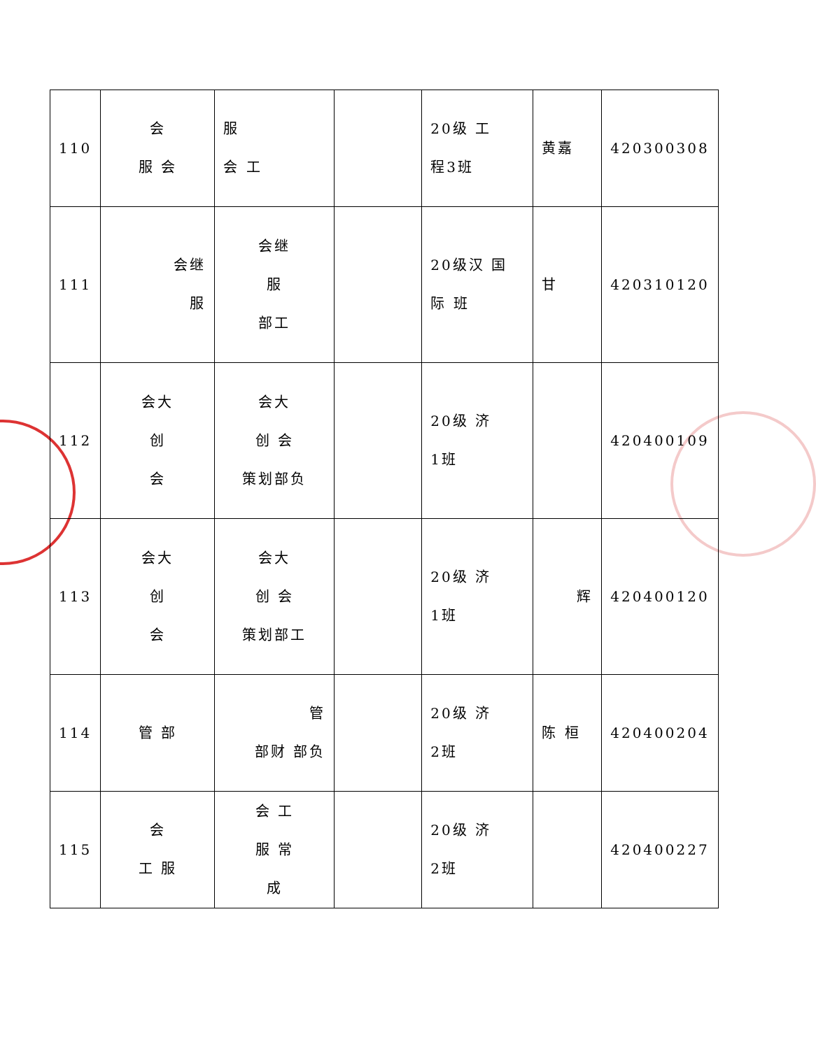| 110 | 会 服 会 | 服 会 工 | | 20级 工 程3班 | 黄嘉 | 420300308 |
| 111 | 会继 服 | 会继 服 部工 | | 20级汉 国 际 班 | 甘 | 420310120 |
| 112 | 会大 创 会 | 会大 创 会 策划部负 | | 20级 济 1班 | | 420400109 |
| 113 | 会大 创 会 | 会大 创 会 策划部工 | | 20级 济 1班 | 辉 | 420400120 |
| 114 | 管 部 | 管 部财 部负 | | 20级 济 2班 | 陈 桓 | 420400204 |
| 115 | 会 工 服 | 会 工 服 常 成 | | 20级 济 2班 | | 420400227 |